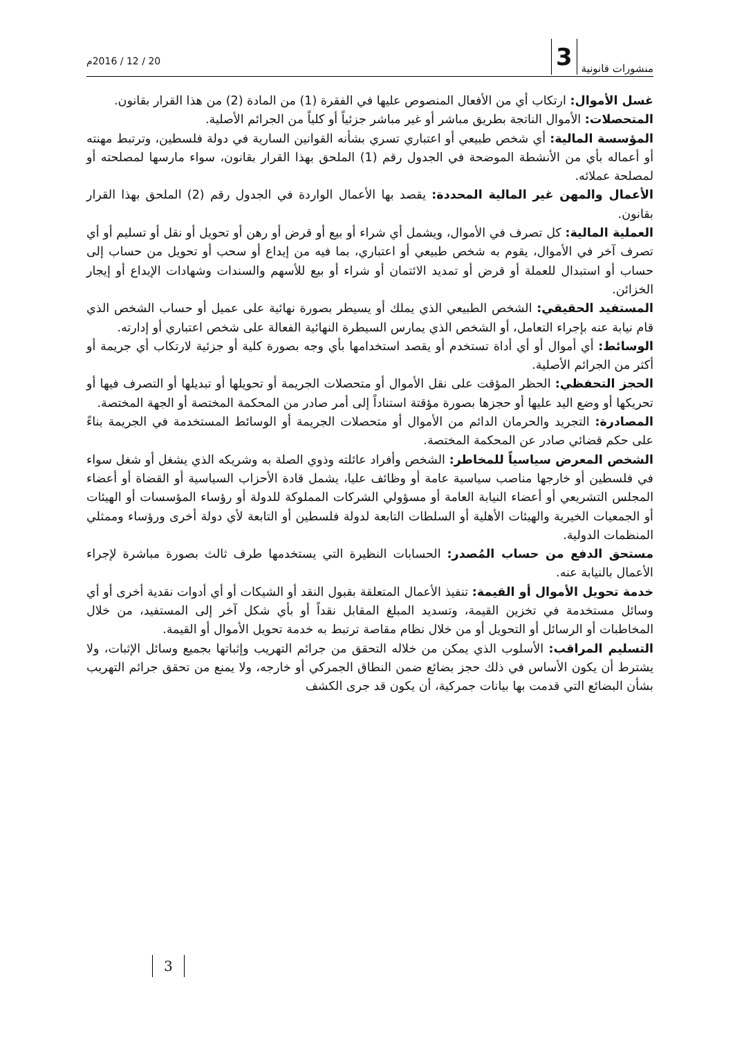منشورات قانونية 3
20 / 12 / 2016م
غسل الأموال: ارتكاب أي من الأفعال المنصوص عليها في الفقرة (1) من المادة (2) من هذا القرار بقانون.
المتحصلات: الأموال الناتجة بطريق مباشر أو غير مباشر جزئياً أو كلياً من الجرائم الأصلية.
المؤسسة المالية: أي شخص طبيعي أو اعتباري تسري بشأنه القوانين السارية في دولة فلسطين، وترتبط مهنته أو أعماله بأي من الأنشطة الموضحة في الجدول رقم (1) الملحق بهذا القرار بقانون، سواء مارسها لمصلحته أو لمصلحة عملائه.
الأعمال والمهن غير المالية المحددة: يقصد بها الأعمال الواردة في الجدول رقم (2) الملحق بهذا القرار بقانون.
العملية المالية: كل تصرف في الأموال، ويشمل أي شراء أو بيع أو قرض أو رهن أو تحويل أو نقل أو تسليم أو أي تصرف آخر في الأموال، يقوم به شخص طبيعي أو اعتباري، بما فيه من إيداع أو سحب أو تحويل من حساب إلى حساب أو استبدال للعملة أو قرض أو تمديد الائتمان أو شراء أو بيع للأسهم والسندات وشهادات الإيداع أو إيجار الخزائن.
المستفيد الحقيقي: الشخص الطبيعي الذي يملك أو يسيطر بصورة نهائية على عميل أو حساب الشخص الذي قام نيابة عنه بإجراء التعامل، أو الشخص الذي يمارس السيطرة النهائية الفعالة على شخص اعتباري أو إدارته.
الوسائط: أي أموال أو أي أداة تستخدم أو يقصد استخدامها بأي وجه بصورة كلية أو جزئية لارتكاب أي جريمة أو أكثر من الجرائم الأصلية.
الحجز التحفظي: الحظر المؤقت على نقل الأموال أو متحصلات الجريمة أو تحويلها أو تبديلها أو التصرف فيها أو تحريكها أو وضع اليد عليها أو حجزها بصورة مؤقتة استناداً إلى أمر صادر من المحكمة المختصة أو الجهة المختصة.
المصادرة: التجريد والحرمان الدائم من الأموال أو متحصلات الجريمة أو الوسائط المستخدمة في الجريمة بناءً على حكم قضائي صادر عن المحكمة المختصة.
الشخص المعرض سياسياً للمخاطر: الشخص وأفراد عائلته وذوي الصلة به وشريكه الذي يشغل أو شغل سواء في فلسطين أو خارجها مناصب سياسية عامة أو وظائف عليا، يشمل قادة الأحزاب السياسية أو القضاة أو أعضاء المجلس التشريعي أو أعضاء النيابة العامة أو مسؤولي الشركات المملوكة للدولة أو رؤساء المؤسسات أو الهيئات أو الجمعيات الخيرية والهيئات الأهلية أو السلطات التابعة لدولة فلسطين أو التابعة لأي دولة أخرى ورؤساء وممثلي المنظمات الدولية.
مستحق الدفع من حساب المُصدر: الحسابات النظيرة التي يستخدمها طرف ثالث بصورة مباشرة لإجراء الأعمال بالنيابة عنه.
خدمة تحويل الأموال أو القيمة: تنفيذ الأعمال المتعلقة بقبول النقد أو الشيكات أو أي أدوات نقدية أخرى أو أي وسائل مستخدمة في تخزين القيمة، وتسديد المبلغ المقابل نقداً أو بأي شكل آخر إلى المستفيد، من خلال المخاطبات أو الرسائل أو التحويل أو من خلال نظام مقاصة ترتبط به خدمة تحويل الأموال أو القيمة.
التسليم المراقب: الأسلوب الذي يمكن من خلاله التحقق من جرائم التهريب وإثباتها بجميع وسائل الإثبات، ولا يشترط أن يكون الأساس في ذلك حجز بضائع ضمن النطاق الجمركي أو خارجه، ولا يمنع من تحقق جرائم التهريب بشأن البضائع التي قدمت بها بيانات جمركية، أن يكون قد جرى الكشف
3